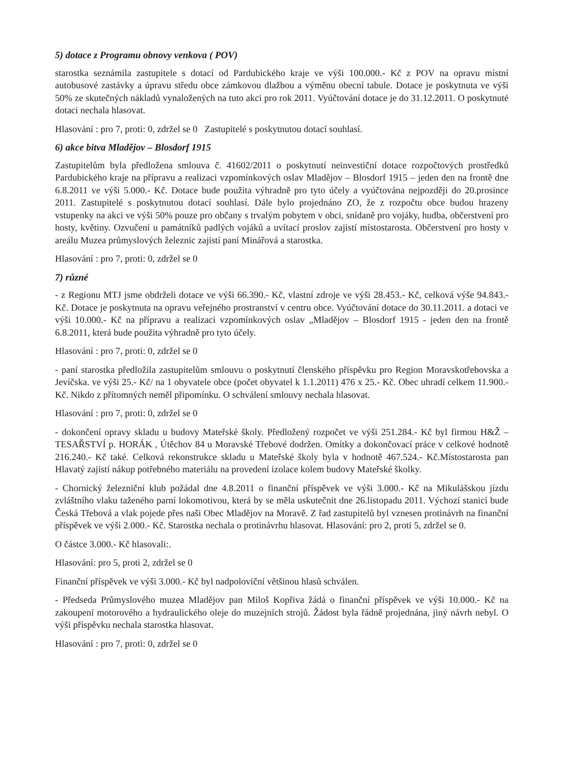5) dotace z Programu obnovy venkova ( POV)
starostka seznámila zastupitele s dotací od Pardubického kraje ve výši 100.000.- Kč z POV na opravu místní autobusové zastávky a úpravu středu obce zámkovou dlažbou a výměnu obecní tabule. Dotace je poskytnuta ve výši 50% ze skutečných nákladů vynaložených na tuto akci pro rok 2011. Vyúčtování dotace je do 31.12.2011. O poskytnuté dotaci nechala hlasovat.
Hlasování : pro 7, proti: 0, zdržel se 0 Zastupitelé s poskytnutou dotací souhlasí.
6) akce bitva Mladějov – Blosdorf 1915
Zastupitelům byla předložena smlouva č. 41602/2011 o poskytnutí neinvestiční dotace rozpočtových prostředků Pardubického kraje na přípravu a realizaci vzpomínkových oslav Mladějov – Blosdorf 1915 – jeden den na frontě dne 6.8.2011 ve výši 5.000.- Kč. Dotace bude použita výhradně pro tyto účely a vyúčtována nejpozději do 20.prosince 2011. Zastupitelé s poskytnutou dotací souhlasí. Dále bylo projednáno ZO, že z rozpočtu obce budou hrazeny vstupenky na akci ve výši 50% pouze pro občany s trvalým pobytem v obci, snídaně pro vojáky, hudba, občerstvení pro hosty, květiny. Ozvučení u památníků padlých vojáků a uvítací proslov zajistí místostarosta. Občerstvení pro hosty v areálu Muzea průmyslových železnic zajistí paní Minářová a starostka.
Hlasování : pro 7, proti: 0, zdržel se 0
7) různé
- z Regionu MTJ jsme obdrželi dotace ve výši 66.390.- Kč, vlastní zdroje ve výši 28.453.- Kč, celková výše 94.843.- Kč. Dotace je poskytnuta na opravu veřejného prostranství v centru obce. Vyúčtování dotace do 30.11.2011. a dotaci ve výši 10.000.- Kč na přípravu a realizaci vzpomínkových oslav „Mladějov – Blosdorf 1915 - jeden den na frontě 6.8.2011, která bude použita výhradně pro tyto účely.
Hlasování : pro 7, proti: 0, zdržel se 0
- paní starostka předložila zastupitelům smlouvu o poskytnutí členského příspěvku pro Region Moravskotřebovska a Jevíčska. ve výši 25.- Kč/ na 1 obyvatele obce (počet obyvatel k 1.1.2011) 476 x 25.- Kč. Obec uhradí celkem 11.900.- Kč. Nikdo z přítomných neměl připomínku. O schválení smlouvy nechala hlasovat.
Hlasování : pro 7, proti: 0, zdržel se 0
- dokončení opravy skladu u budovy Mateřské školy. Předložený rozpočet ve výši 251.284.- Kč byl firmou H&Ž – TESAŘSTVÍ p. HORÁK , Útěchov 84 u Moravské Třebové dodržen. Omítky a dokončovací práce v celkové hodnotě 216.240.- Kč také. Celková rekonstrukce skladu u Mateřské školy byla v hodnotě 467.524.- Kč.Místostarosta pan Hlavatý zajistí nákup potřebného materiálu na provedení izolace kolem budovy Mateřské školky.
- Chornický železniční klub požádal dne 4.8.2011 o finanční příspěvek ve výši 3.000.- Kč na Mikulášskou jízdu zvláštního vlaku taženého parní lokomotivou, která by se měla uskutečnit dne 26.listopadu 2011. Výchozí stanicí bude Česká Třebová a vlak pojede přes naši Obec Mladějov na Moravě. Z řad zastupitelů byl vznesen protinávrh na finanční příspěvek ve výši 2.000.- Kč. Starostka nechala o protinávrhu hlasovat. Hlasování: pro 2, proti 5, zdržel se 0.
O částce 3.000.- Kč hlasovali:.
Hlasování: pro 5, proti 2, zdržel se 0
Finanční příspěvek ve výši 3.000.- Kč byl nadpoloviční většinou hlasů schválen.
- Předseda Průmyslového muzea Mladějov pan Miloš Kopřiva žádá o finanční příspěvek ve výši 10.000.- Kč na zakoupení motorového a hydraulického oleje do muzejních strojů. Žádost byla řádně projednána, jiný návrh nebyl. O výši příspěvku nechala starostka hlasovat.
Hlasování : pro 7, proti: 0, zdržel se 0